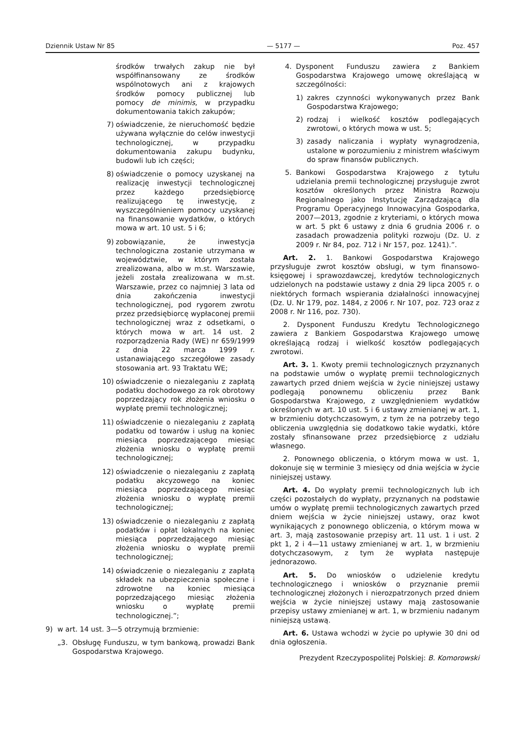Dziennik Ustaw Nr 85 — 5177 — Poz. 457
środków trwałych zakup nie był współfinansowany ze środków wspólnotowych ani z krajowych środków pomocy publicznej lub pomocy de minimis, w przypadku dokumentowania takich zakupów;
7) oświadczenie, że nieruchomość będzie używana wyłącznie do celów inwestycji technologicznej, w przypadku dokumentowania zakupu budynku, budowli lub ich części;
8) oświadczenie o pomocy uzyskanej na realizację inwestycji technologicznej przez każdego przedsiębiorcę realizującego tę inwestycję, z wyszczególnieniem pomocy uzyskanej na finansowanie wydatków, o których mowa w art. 10 ust. 5 i 6;
9) zobowiązanie, że inwestycja technologiczna zostanie utrzymana w województwie, w którym została zrealizowana, albo w m.st. Warszawie, jeżeli została zrealizowana w m.st. Warszawie, przez co najmniej 3 lata od dnia zakończenia inwestycji technologicznej, pod rygorem zwrotu przez przedsiębiorcę wypłaconej premii technologicznej wraz z odsetkami, o których mowa w art. 14 ust. 2 rozporządzenia Rady (WE) nr 659/1999 z dnia 22 marca 1999 r. ustanawiającego szczegółowe zasady stosowania art. 93 Traktatu WE;
10) oświadczenie o niezaleganiu z zapłatą podatku dochodowego za rok obrotowy poprzedzający rok złożenia wniosku o wypłatę premii technologicznej;
11) oświadczenie o niezaleganiu z zapłatą podatku od towarów i usług na koniec miesiąca poprzedzającego miesiąc złożenia wniosku o wypłatę premii technologicznej;
12) oświadczenie o niezaleganiu z zapłatą podatku akcyzowego na koniec miesiąca poprzedzającego miesiąc złożenia wniosku o wypłatę premii technologicznej;
13) oświadczenie o niezaleganiu z zapłatą podatków i opłat lokalnych na koniec miesiąca poprzedzającego miesiąc złożenia wniosku o wypłatę premii technologicznej;
14) oświadczenie o niezaleganiu z zapłatą składek na ubezpieczenia społeczne i zdrowotne na koniec miesiąca poprzedzającego miesiąc złożenia wniosku o wypłatę premii technologicznej.”;
9) w art. 14 ust. 3—5 otrzymują brzmienie:
„3. Obsługę Funduszu, w tym bankową, prowadzi Bank Gospodarstwa Krajowego.
4. Dysponent Funduszu zawiera z Bankiem Gospodarstwa Krajowego umowę określającą w szczególności:
1) zakres czynności wykonywanych przez Bank Gospodarstwa Krajowego;
2) rodzaj i wielkość kosztów podlegających zwrotowi, o których mowa w ust. 5;
3) zasady naliczania i wypłaty wynagrodzenia, ustalone w porozumieniu z ministrem właściwym do spraw finansów publicznych.
5. Bankowi Gospodarstwa Krajowego z tytułu udzielania premii technologicznej przysługuje zwrot kosztów określonych przez Ministra Rozwoju Regionalnego jako Instytucję Zarządzającą dla Programu Operacyjnego Innowacyjna Gospodarka, 2007—2013, zgodnie z kryteriami, o których mowa w art. 5 pkt 6 ustawy z dnia 6 grudnia 2006 r. o zasadach prowadzenia polityki rozwoju (Dz. U. z 2009 r. Nr 84, poz. 712 i Nr 157, poz. 1241).”.
Art. 2. 1. Bankowi Gospodarstwa Krajowego przysługuje zwrot kosztów obsługi, w tym finansowo-księgowej i sprawozdawczej, kredytów technologicznych udzielonych na podstawie ustawy z dnia 29 lipca 2005 r. o niektórych formach wspierania działalności innowacyjnej (Dz. U. Nr 179, poz. 1484, z 2006 r. Nr 107, poz. 723 oraz z 2008 r. Nr 116, poz. 730).
2. Dysponent Funduszu Kredytu Technologicznego zawiera z Bankiem Gospodarstwa Krajowego umowę określającą rodzaj i wielkość kosztów podlegających zwrotowi.
Art. 3. 1. Kwoty premii technologicznych przyznanych na podstawie umów o wypłatę premii technologicznych zawartych przed dniem wejścia w życie niniejszej ustawy podlegają ponownemu obliczeniu przez Bank Gospodarstwa Krajowego, z uwzględnieniem wydatków określonych w art. 10 ust. 5 i 6 ustawy zmienianej w art. 1, w brzmieniu dotychczasowym, z tym że na potrzeby tego obliczenia uwzględnia się dodatkowo takie wydatki, które zostały sfinansowane przez przedsiębiorcę z udziału własnego.
2. Ponownego obliczenia, o którym mowa w ust. 1, dokonuje się w terminie 3 miesięcy od dnia wejścia w życie niniejszej ustawy.
Art. 4. Do wypłaty premii technologicznych lub ich części pozostałych do wypłaty, przyznanych na podstawie umów o wypłatę premii technologicznych zawartych przed dniem wejścia w życie niniejszej ustawy, oraz kwot wynikających z ponownego obliczenia, o którym mowa w art. 3, mają zastosowanie przepisy art. 11 ust. 1 i ust. 2 pkt 1, 2 i 4—11 ustawy zmienianej w art. 1, w brzmieniu dotychczasowym, z tym że wypłata następuje jednorazowo.
Art. 5. Do wniosków o udzielenie kredytu technologicznego i wniosków o przyznanie premii technologicznej złożonych i nierozpatrzonych przed dniem wejścia w życie niniejszej ustawy mają zastosowanie przepisy ustawy zmienianej w art. 1, w brzmieniu nadanym niniejszą ustawą.
Art. 6. Ustawa wchodzi w życie po upływie 30 dni od dnia ogłoszenia.
Prezydent Rzeczypospolitej Polskiej: B. Komorowski